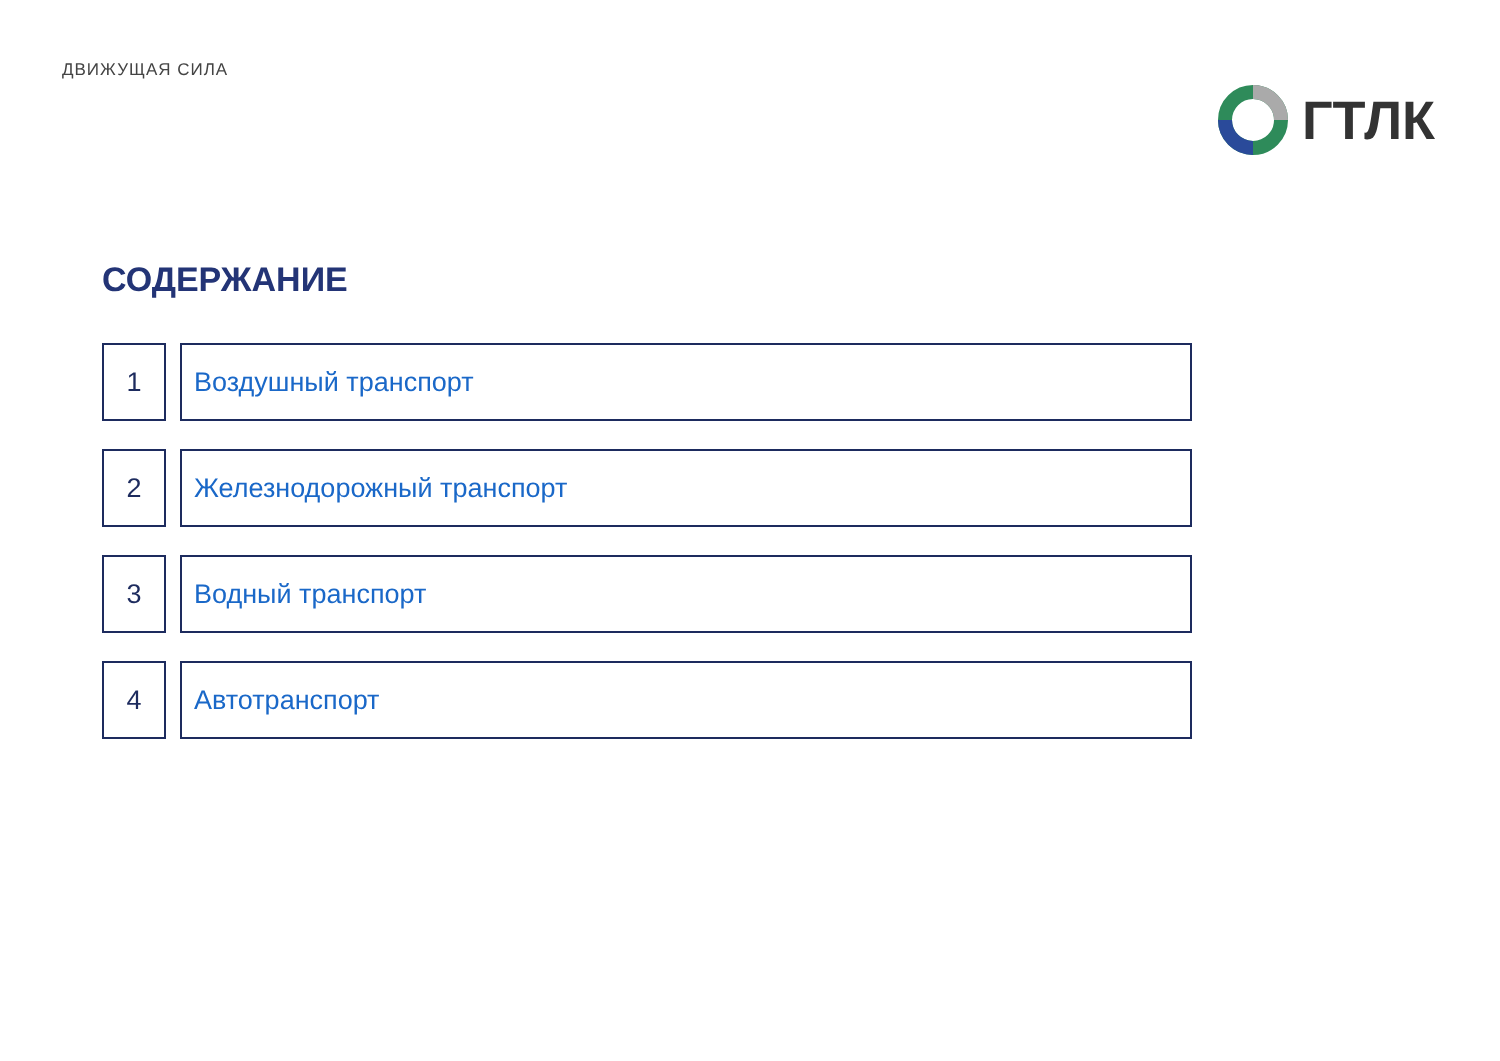ДВИЖУЩАЯ СИЛА
ГТЛК
СОДЕРЖАНИЕ
1 Воздушный транспорт
2 Железнодорожный транспорт
3 Водный транспорт
4 Автотранспорт